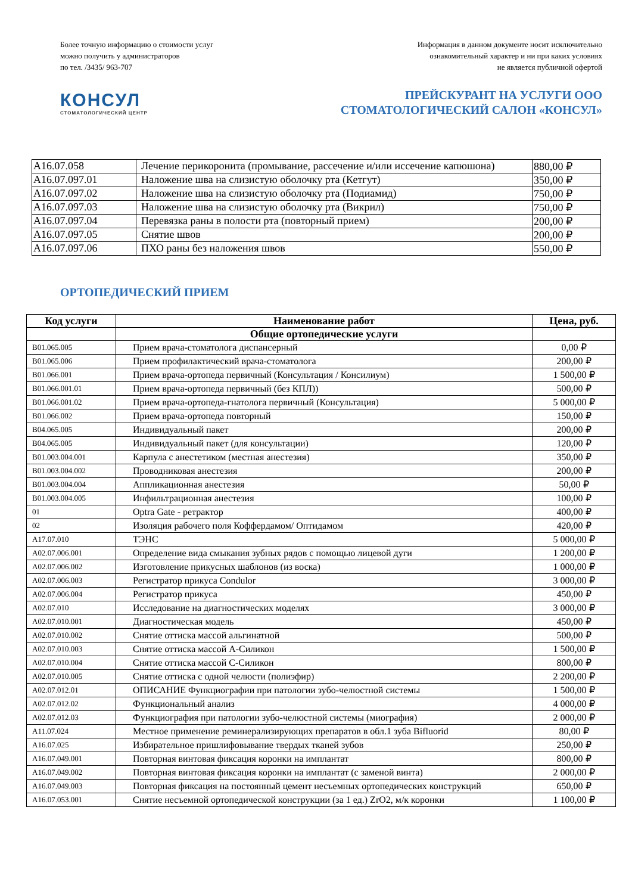Более точную информацию о стоимости услуг
можно получить у администраторов
по тел. /3435/ 963-707
Информация в данном документе носит исключительно
ознакомительный характер и ни при каких условиях
не является публичной офертой
КОНСУЛ
СТОМАТОЛОГИЧЕСКИЙ ЦЕНТР
ПРЕЙСКУРАНТ НА УСЛУГИ ООО
СТОМАТОЛОГИЧЕСКИЙ САЛОН «КОНСУЛ»
| A16.07.058 | Лечение перикоронита (промывание, рассечение и/или иссечение капюшона) | 880,00 ₽ |
| A16.07.097.01 | Наложение шва на слизистую оболочку рта (Кетгут) | 350,00 ₽ |
| A16.07.097.02 | Наложение шва на слизистую оболочку рта (Подиамид) | 750,00 ₽ |
| A16.07.097.03 | Наложение шва на слизистую оболочку рта (Викрил) | 750,00 ₽ |
| A16.07.097.04 | Перевязка раны в полости рта (повторный прием) | 200,00 ₽ |
| A16.07.097.05 | Снятие швов | 200,00 ₽ |
| A16.07.097.06 | ПХО раны без наложения швов | 550,00 ₽ |
ОРТОПЕДИЧЕСКИЙ ПРИЕМ
| Код услуги | Наименование работ | Цена, руб. |
| --- | --- | --- |
| | Общие ортопедические услуги | |
| B01.065.005 | Прием врача-стоматолога диспансерный | 0,00 ₽ |
| B01.065.006 | Прием профилактический врача-стоматолога | 200,00 ₽ |
| B01.066.001 | Прием врача-ортопеда первичный (Консультация / Консилиум) | 1 500,00 ₽ |
| B01.066.001.01 | Прием врача-ортопеда первичный (без КПЛ)) | 500,00 ₽ |
| B01.066.001.02 | Прием врача-ортопеда-гнатолога первичный (Консультация) | 5 000,00 ₽ |
| B01.066.002 | Прием врача-ортопеда повторный | 150,00 ₽ |
| B04.065.005 | Индивидуальный пакет | 200,00 ₽ |
| B04.065.005 | Индивидуальный пакет (для консультации) | 120,00 ₽ |
| B01.003.004.001 | Карпула с анестетиком (местная анестезия) | 350,00 ₽ |
| B01.003.004.002 | Проводниковая анестезия | 200,00 ₽ |
| B01.003.004.004 | Аппликационная анестезия | 50,00 ₽ |
| B01.003.004.005 | Инфильтрационная анестезия | 100,00 ₽ |
| 01 | Optra Gate - ретрактор | 400,00 ₽ |
| 02 | Изоляция рабочего поля Коффердамом/ Оптидамом | 420,00 ₽ |
| A17.07.010 | ТЭНС | 5 000,00 ₽ |
| A02.07.006.001 | Определение вида смыкания зубных рядов с помощью лицевой дуги | 1 200,00 ₽ |
| A02.07.006.002 | Изготовление прикусных шаблонов (из воска) | 1 000,00 ₽ |
| A02.07.006.003 | Регистратор прикуса Condulor | 3 000,00 ₽ |
| A02.07.006.004 | Регистратор прикуса | 450,00 ₽ |
| A02.07.010 | Исследование на диагностических моделях | 3 000,00 ₽ |
| A02.07.010.001 | Диагностическая модель | 450,00 ₽ |
| A02.07.010.002 | Снятие оттиска массой альгинатной | 500,00 ₽ |
| A02.07.010.003 | Снятие оттиска массой А-Силикон | 1 500,00 ₽ |
| A02.07.010.004 | Снятие оттиска массой С-Силикон | 800,00 ₽ |
| A02.07.010.005 | Снятие оттиска с одной челюсти (полиэфир) | 2 200,00 ₽ |
| A02.07.012.01 | ОПИСАНИЕ Функциографии при патологии зубо-челюстной системы | 1 500,00 ₽ |
| A02.07.012.02 | Функциональный анализ | 4 000,00 ₽ |
| A02.07.012.03 | Функциография при патологии зубо-челюстной системы (миография) | 2 000,00 ₽ |
| A11.07.024 | Местное применение реминерализирующих препаратов в обл.1 зуба Bifluorid | 80,00 ₽ |
| A16.07.025 | Избирательное пришлифовывание твердых тканей зубов | 250,00 ₽ |
| A16.07.049.001 | Повторная винтовая фиксация коронки на имплантат | 800,00 ₽ |
| A16.07.049.002 | Повторная винтовая фиксация коронки на имплантат (с заменой винта) | 2 000,00 ₽ |
| A16.07.049.003 | Повторная фиксация на постоянный цемент несъемных ортопедических конструкций | 650,00 ₽ |
| A16.07.053.001 | Снятие несъемной ортопедической конструкции (за 1 ед.) ZrO2, м/к коронки | 1 100,00 ₽ |